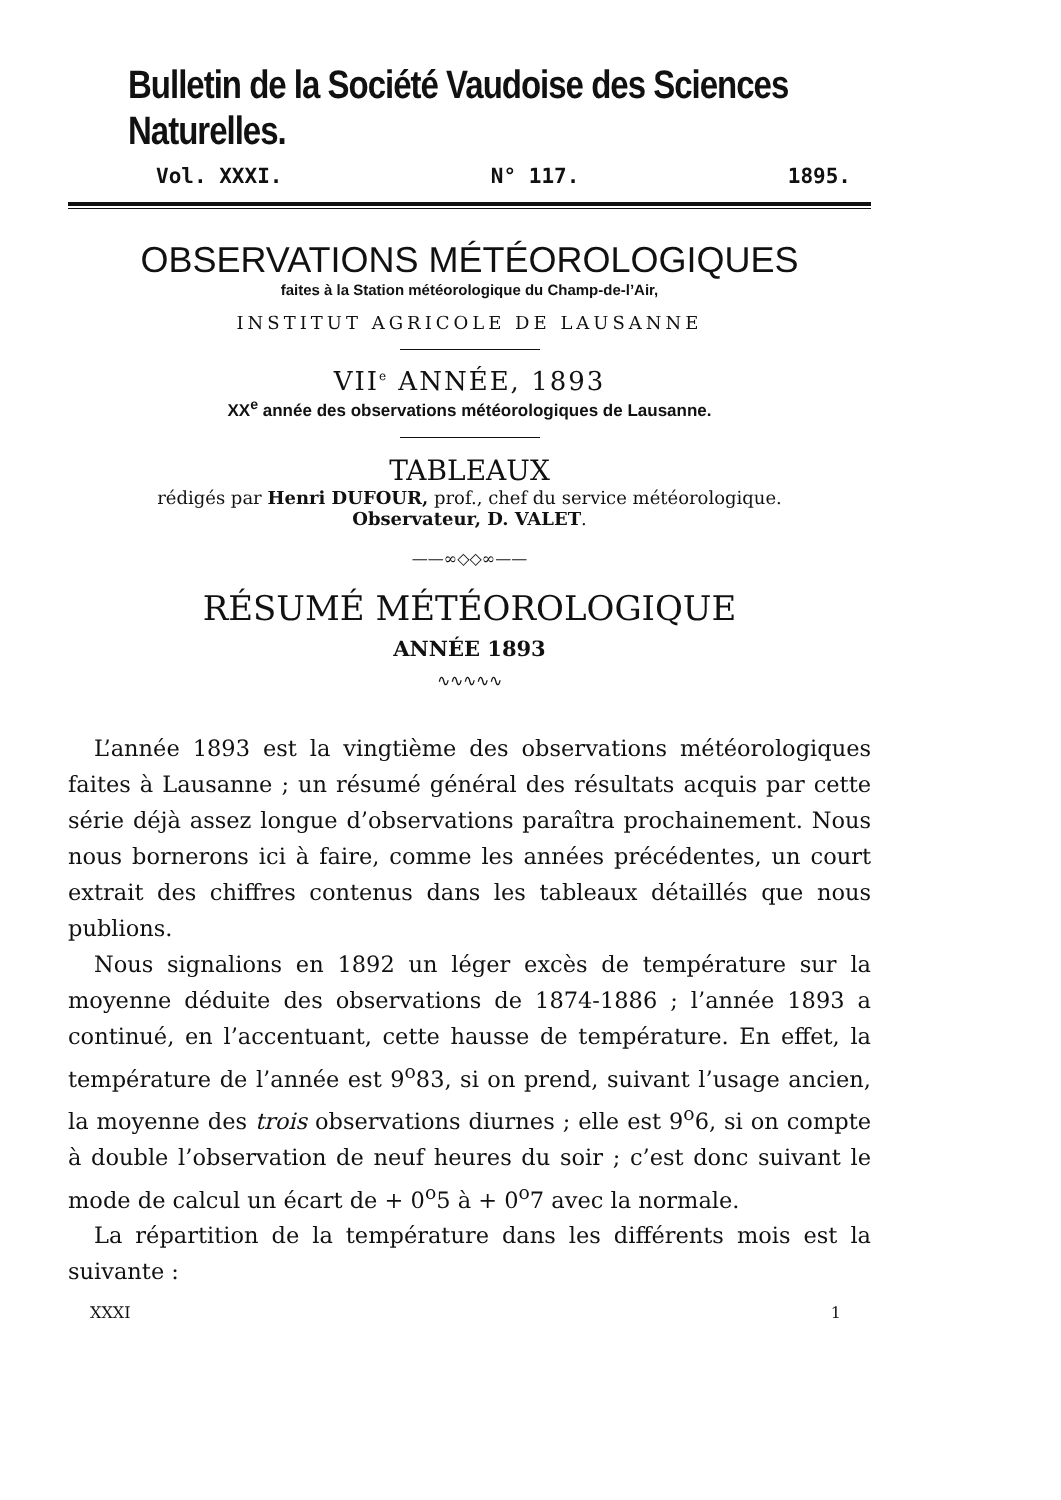Bulletin de la Société Vaudoise des Sciences Naturelles.
Vol. XXXI. N° 117. 1895.
OBSERVATIONS MÉTÉOROLOGIQUES
faites à la Station météorologique du Champ-de-l’Air,
INSTITUT AGRICOLE DE LAUSANNE
VII<sup>e</sup> ANNÉE, 1893
XX<sup>e</sup> année des observations météorologiques de Lausanne.
TABLEAUX
rédigés par Henri DUFOUR, prof., chef du service météorologique.
Observateur, D. VALET.
——∞◇◇∞——
RÉSUMÉ MÉTÉOROLOGIQUE
ANNÉE 1893
∿∿∿∿∿
L’année 1893 est la vingtième des observations météorologiques faites à Lausanne ; un résumé général des résultats acquis par cette série déjà assez longue d’observations paraîtra prochainement. Nous nous bornerons ici à faire, comme les années précédentes, un court extrait des chiffres contenus dans les tableaux détaillés que nous publions.
Nous signalions en 1892 un léger excès de température sur la moyenne déduite des observations de 1874-1886 ; l’année 1893 a continué, en l’accentuant, cette hausse de température. En effet, la température de l’année est 9<sup>o</sup>83, si on prend, suivant l’usage ancien, la moyenne des trois observations diurnes ; elle est 9<sup>o</sup>6, si on compte à double l’observation de neuf heures du soir ; c’est donc suivant le mode de calcul un écart de + 0<sup>o</sup>5 à + 0<sup>o</sup>7 avec la normale.
La répartition de la température dans les différents mois est la suivante :
XXXI 1